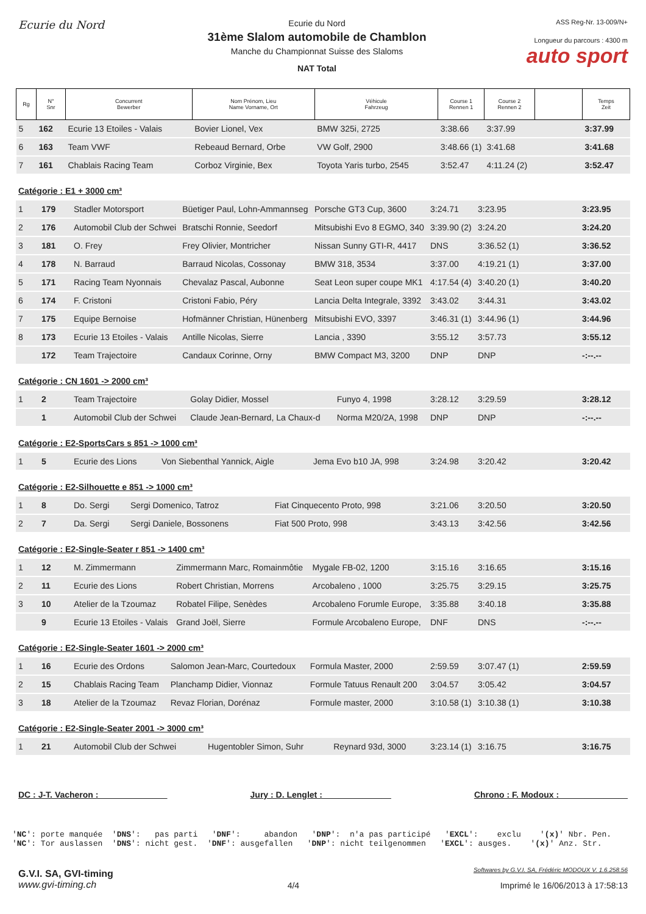Ecurie du Nord
Ecurie du Nord
31ème Slalom automobile de Chamblon
Manche du Championnat Suisse des Slaloms
NAT Total
ASS Reg-Nr. 13-009/N+
Longueur du parcours : 4300 m
auto sport
| Rg | N° Snr | Concurrent Bewerber | Nom Prénom, Lieu Name Vorname, Ort | Véhicule Fahrzeug | Course 1 Rennen 1 | Course 2 Rennen 2 | | Temps Zeit |
| --- | --- | --- | --- | --- | --- | --- | --- | --- |
| 5 | 162 | Ecurie 13 Etoiles - Valais | Bovier Lionel, Vex | BMW 325i, 2725 | 3:38.66 | 3:37.99 | | 3:37.99 |
| 6 | 163 | Team VWF | Rebeaud Bernard, Orbe | VW Golf, 2900 | 3:48.66 (1) | 3:41.68 | | 3:41.68 |
| 7 | 161 | Chablais Racing Team | Corboz Virginie, Bex | Toyota Yaris turbo, 2545 | 3:52.47 | 4:11.24 (2) | | 3:52.47 |
Catégorie : E1 + 3000 cm³
| 1 | 179 | Stadler Motorsport | Büetiger Paul, Lohn-Ammannseg | Porsche GT3 Cup, 3600 | 3:24.71 | 3:23.95 | | 3:23.95 |
| 2 | 176 | Automobil Club der Schwei | Bratschi Ronnie, Seedorf | Mitsubishi Evo 8 EGMO, 340 | 3:39.90 (2) | 3:24.20 | | 3:24.20 |
| 3 | 181 | O. Frey | Frey Olivier, Montricher | Nissan Sunny GTI-R, 4417 | DNS | 3:36.52 (1) | | 3:36.52 |
| 4 | 178 | N. Barraud | Barraud Nicolas, Cossonay | BMW 318, 3534 | 3:37.00 | 4:19.21 (1) | | 3:37.00 |
| 5 | 171 | Racing Team Nyonnais | Chevalaz Pascal, Aubonne | Seat Leon super coupe MK1 | 4:17.54 (4) | 3:40.20 (1) | | 3:40.20 |
| 6 | 174 | F. Cristoni | Cristoni Fabio, Péry | Lancia Delta Integrale, 3392 | 3:43.02 | 3:44.31 | | 3:43.02 |
| 7 | 175 | Equipe Bernoise | Hofmänner Christian, Hünenberg | Mitsubishi EVO, 3397 | 3:46.31 (1) | 3:44.96 (1) | | 3:44.96 |
| 8 | 173 | Ecurie 13 Etoiles - Valais | Antille Nicolas, Sierre | Lancia , 3390 | 3:55.12 | 3:57.73 | | 3:55.12 |
| | 172 | Team Trajectoire | Candaux Corinne, Orny | BMW Compact M3, 3200 | DNP | DNP | | -:--.-- |
Catégorie : CN 1601 -> 2000 cm³
| 1 | 2 | Team Trajectoire | Golay Didier, Mossel | Funyo 4, 1998 | 3:28.12 | 3:29.59 | | 3:28.12 |
| | 1 | Automobil Club der Schwei | Claude Jean-Bernard, La Chaux-d | Norma M20/2A, 1998 | DNP | DNP | | -:--.-- |
Catégorie : E2-SportsCars s 851 -> 1000 cm³
| 1 | 5 | Ecurie des Lions | Von Siebenthal Yannick, Aigle | Jema Evo b10 JA, 998 | 3:24.98 | 3:20.42 | | 3:20.42 |
Catégorie : E2-Silhouette e 851 -> 1000 cm³
| 1 | 8 | Do. Sergi | Sergi Domenico, Tatroz | Fiat Cinquecento Proto, 998 | 3:21.06 | 3:20.50 | | 3:20.50 |
| 2 | 7 | Da. Sergi | Sergi Daniele, Bossonens | Fiat 500 Proto, 998 | 3:43.13 | 3:42.56 | | 3:42.56 |
Catégorie : E2-Single-Seater r 851 -> 1400 cm³
| 1 | 12 | M. Zimmermann | Zimmermann Marc, Romainmôtie | Mygale FB-02, 1200 | 3:15.16 | 3:16.65 | | 3:15.16 |
| 2 | 11 | Ecurie des Lions | Robert Christian, Morrens | Arcobaleno , 1000 | 3:25.75 | 3:29.15 | | 3:25.75 |
| 3 | 10 | Atelier de la Tzoumaz | Robatel Filipe, Senèdes | Arcobaleno Forumle Europe, | 3:35.88 | 3:40.18 | | 3:35.88 |
| | 9 | Ecurie 13 Etoiles - Valais | Grand Joël, Sierre | Formule Arcobaleno Europe, | DNF | DNS | | -:--.-- |
Catégorie : E2-Single-Seater 1601 -> 2000 cm³
| 1 | 16 | Ecurie des Ordons | Salomon Jean-Marc, Courtedoux | Formula Master, 2000 | 2:59.59 | 3:07.47 (1) | | 2:59.59 |
| 2 | 15 | Chablais Racing Team | Planchamp Didier, Vionnaz | Formule Tatuus Renault 200 | 3:04.57 | 3:05.42 | | 3:04.57 |
| 3 | 18 | Atelier de la Tzoumaz | Revaz Florian, Dorénaz | Formule master, 2000 | 3:10.58 (1) | 3:10.38 (1) | | 3:10.38 |
Catégorie : E2-Single-Seater 2001 -> 3000 cm³
| 1 | 21 | Automobil Club der Schwei | Hugentobler Simon, Suhr | Reynard 93d, 3000 | 3:23.14 (1) | 3:16.75 | | 3:16.75 |
DC : J-T. Vacheron : ______________ Jury : D. Lenglet : ______________ Chrono : F. Modoux : ______________
'NC': porte manquée  'DNS':   pas parti   'DNF':     abandon   'DNP':  n'a pas participé   'EXCL':    exclu    '(x)' Nbr. Pen.
'NC': Tor auslassen  'DNS': nicht gest.  'DNF': ausgefallen   'DNP': nicht teilgenommen   'EXCL': ausges.    '(x)' Anz. Str.
G.V.I. SA, GVI-timing
www.gvi-timing.ch
4/4
Softwares by G.V.I. SA, Frédéric MODOUX V. 1.6.258.56
Imprimé le 16/06/2013 à 17:58:13